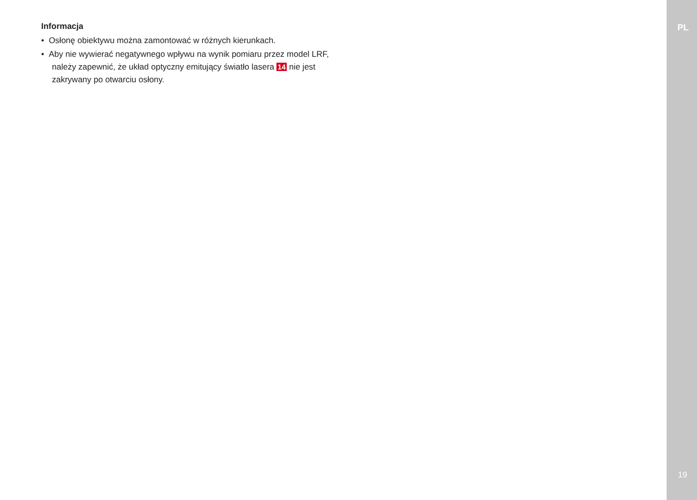Informacja
• Osłonę obiektywu można zamontować w różnych kierunkach.
• Aby nie wywierać negatywnego wpływu na wynik pomiaru przez model LRF, należy zapewnić, że układ optyczny emitujący światło lasera 14 nie jest zakrywany po otwarciu osłony.
PL
19